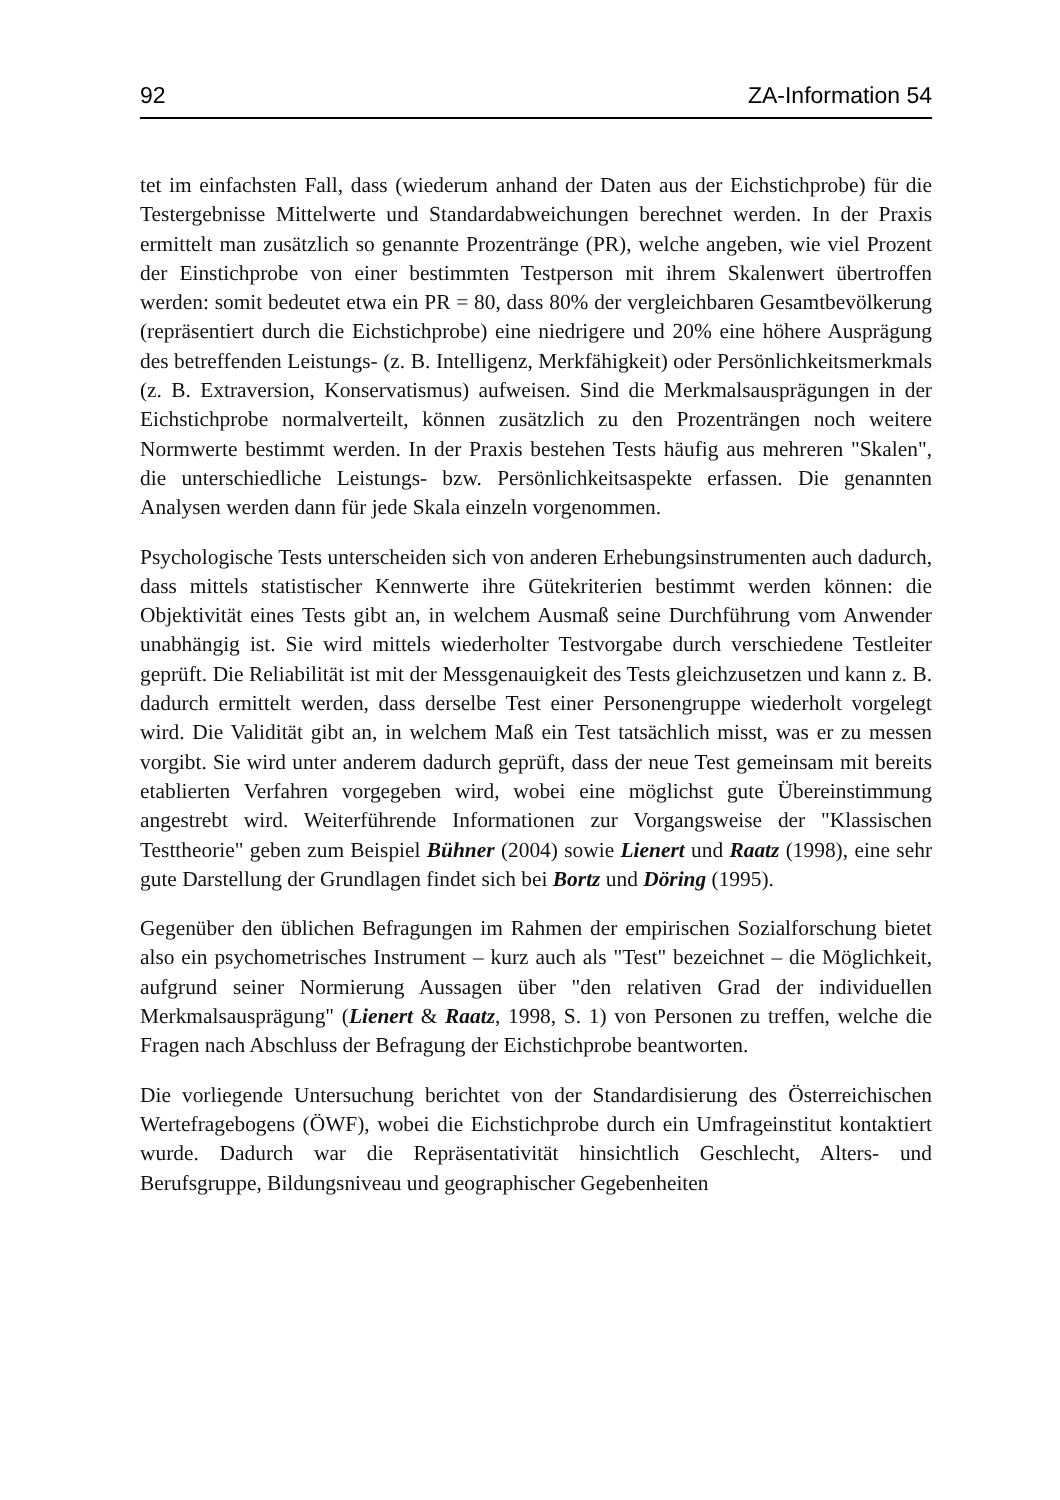92 ZA-Information 54
tet im einfachsten Fall, dass (wiederum anhand der Daten aus der Eichstichprobe) für die Testergebnisse Mittelwerte und Standardabweichungen berechnet werden. In der Praxis ermittelt man zusätzlich so genannte Prozentränge (PR), welche angeben, wie viel Prozent der Einstichprobe von einer bestimmten Testperson mit ihrem Skalenwert übertroffen werden: somit bedeutet etwa ein PR = 80, dass 80% der vergleichbaren Gesamtbevölkerung (repräsentiert durch die Eichstichprobe) eine niedrigere und 20% eine höhere Ausprägung des betreffenden Leistungs- (z. B. Intelligenz, Merkfähigkeit) oder Persönlichkeitsmerkmals (z. B. Extraversion, Konservatismus) aufweisen. Sind die Merkmalsausprägungen in der Eichstichprobe normalverteilt, können zusätzlich zu den Prozenträngen noch weitere Normwerte bestimmt werden. In der Praxis bestehen Tests häufig aus mehreren "Skalen", die unterschiedliche Leistungs- bzw. Persönlichkeitsaspekte erfassen. Die genannten Analysen werden dann für jede Skala einzeln vorgenommen.
Psychologische Tests unterscheiden sich von anderen Erhebungsinstrumenten auch dadurch, dass mittels statistischer Kennwerte ihre Gütekriterien bestimmt werden können: die Objektivität eines Tests gibt an, in welchem Ausmaß seine Durchführung vom Anwender unabhängig ist. Sie wird mittels wiederholter Testvorgabe durch verschiedene Testleiter geprüft. Die Reliabilität ist mit der Messgenauigkeit des Tests gleichzusetzen und kann z. B. dadurch ermittelt werden, dass derselbe Test einer Personengruppe wiederholt vorgelegt wird. Die Validität gibt an, in welchem Maß ein Test tatsächlich misst, was er zu messen vorgibt. Sie wird unter anderem dadurch geprüft, dass der neue Test gemeinsam mit bereits etablierten Verfahren vorgegeben wird, wobei eine möglichst gute Übereinstimmung angestrebt wird. Weiterführende Informationen zur Vorgangsweise der "Klassischen Testtheorie" geben zum Beispiel Bühner (2004) sowie Lienert und Raatz (1998), eine sehr gute Darstellung der Grundlagen findet sich bei Bortz und Döring (1995).
Gegenüber den üblichen Befragungen im Rahmen der empirischen Sozialforschung bietet also ein psychometrisches Instrument – kurz auch als "Test" bezeichnet – die Möglichkeit, aufgrund seiner Normierung Aussagen über "den relativen Grad der individuellen Merkmalsausprägung" (Lienert & Raatz, 1998, S. 1) von Personen zu treffen, welche die Fragen nach Abschluss der Befragung der Eichstichprobe beantworten.
Die vorliegende Untersuchung berichtet von der Standardisierung des Österreichischen Wertefragebogens (ÖWF), wobei die Eichstichprobe durch ein Umfrageinstitut kontaktiert wurde. Dadurch war die Repräsentativität hinsichtlich Geschlecht, Alters- und Berufsgruppe, Bildungsniveau und geographischer Gegebenheiten